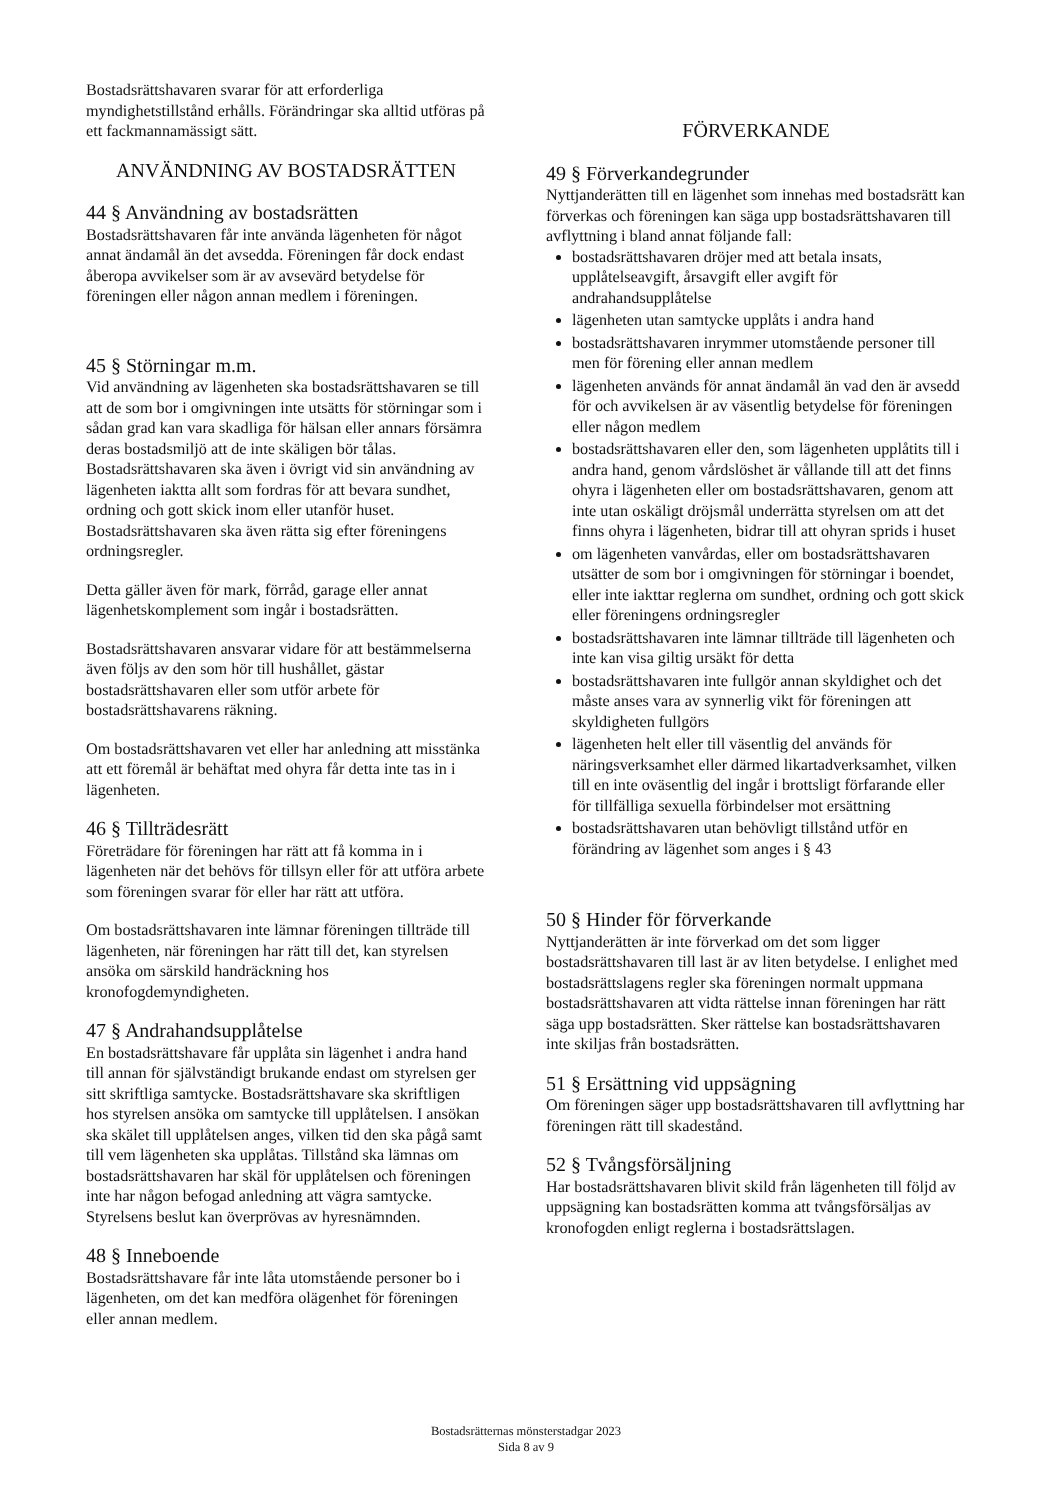Bostadsrättshavaren svarar för att erforderliga myndighetstillstånd erhålls. Förändringar ska alltid utföras på ett fackmannamässigt sätt.
ANVÄNDNING AV BOSTADSRÄTTEN
44 § Användning av bostadsrätten
Bostadsrättshavaren får inte använda lägenheten för något annat ändamål än det avsedda. Föreningen får dock endast åberopa avvikelser som är av avsevärd betydelse för föreningen eller någon annan medlem i föreningen.
45 § Störningar m.m.
Vid användning av lägenheten ska bostadsrättshavaren se till att de som bor i omgivningen inte utsätts för störningar som i sådan grad kan vara skadliga för hälsan eller annars försämra deras bostadsmiljö att de inte skäligen bör tålas. Bostadsrättshavaren ska även i övrigt vid sin användning av lägenheten iaktta allt som fordras för att bevara sundhet, ordning och gott skick inom eller utanför huset. Bostadsrättshavaren ska även rätta sig efter föreningens ordningsregler.
Detta gäller även för mark, förråd, garage eller annat lägenhetskomplement som ingår i bostadsrätten.
Bostadsrättshavaren ansvarar vidare för att bestämmelserna även följs av den som hör till hushållet, gästar bostadsrättshavaren eller som utför arbete för bostadsrättshavarens räkning.
Om bostadsrättshavaren vet eller har anledning att misstänka att ett föremål är behäftat med ohyra får detta inte tas in i lägenheten.
46 § Tillträdesrätt
Företrädare för föreningen har rätt att få komma in i lägenheten när det behövs för tillsyn eller för att utföra arbete som föreningen svarar för eller har rätt att utföra.
Om bostadsrättshavaren inte lämnar föreningen tillträde till lägenheten, när föreningen har rätt till det, kan styrelsen ansöka om särskild handräckning hos kronofogdemyndigheten.
47 § Andrahandsupplåtelse
En bostadsrättshavare får upplåta sin lägenhet i andra hand till annan för självständigt brukande endast om styrelsen ger sitt skriftliga samtycke. Bostadsrättshavare ska skriftligen hos styrelsen ansöka om samtycke till upplåtelsen. I ansökan ska skälet till upplåtelsen anges, vilken tid den ska pågå samt till vem lägenheten ska upplåtas. Tillstånd ska lämnas om bostadsrättshavaren har skäl för upplåtelsen och föreningen inte har någon befogad anledning att vägra samtycke. Styrelsens beslut kan överprövas av hyresnämnden.
48 § Inneboende
Bostadsrättshavare får inte låta utomstående personer bo i lägenheten, om det kan medföra olägenhet för föreningen eller annan medlem.
FÖRVERKANDE
49 § Förverkandegrunder
Nyttjanderätten till en lägenhet som innehas med bostadsrätt kan förverkas och föreningen kan säga upp bostadsrättshavaren till avflyttning i bland annat följande fall:
bostadsrättshavaren dröjer med att betala insats, upplåtelseavgift, årsavgift eller avgift för andrahandsupplåtelse
lägenheten utan samtycke upplåts i andra hand
bostadsrättshavaren inrymmer utomstående personer till men för förening eller annan medlem
lägenheten används för annat ändamål än vad den är avsedd för och avvikelsen är av väsentlig betydelse för föreningen eller någon medlem
bostadsrättshavaren eller den, som lägenheten upplåtits till i andra hand, genom vårdslöshet är vållande till att det finns ohyra i lägenheten eller om bostadsrättshavaren, genom att inte utan oskäligt dröjsmål underrätta styrelsen om att det finns ohyra i lägenheten, bidrar till att ohyran sprids i huset
om lägenheten vanvårdas, eller om bostadsrättshavaren utsätter de som bor i omgivningen för störningar i boendet, eller inte iakttar reglerna om sundhet, ordning och gott skick eller föreningens ordningsregler
bostadsrättshavaren inte lämnar tillträde till lägenheten och inte kan visa giltig ursäkt för detta
bostadsrättshavaren inte fullgör annan skyldighet och det måste anses vara av synnerlig vikt för föreningen att skyldigheten fullgörs
lägenheten helt eller till väsentlig del används för näringsverksamhet eller därmed likartadverksamhet, vilken till en inte oväsentlig del ingår i brottsligt förfarande eller för tillfälliga sexuella förbindelser mot ersättning
bostadsrättshavaren utan behövligt tillstånd utför en förändring av lägenhet som anges i § 43
50 § Hinder för förverkande
Nyttjanderätten är inte förverkad om det som ligger bostadsrättshavaren till last är av liten betydelse. I enlighet med bostadsrättslagens regler ska föreningen normalt uppmana bostadsrättshavaren att vidta rättelse innan föreningen har rätt säga upp bostadsrätten. Sker rättelse kan bostadsrättshavaren inte skiljas från bostadsrätten.
51 § Ersättning vid uppsägning
Om föreningen säger upp bostadsrättshavaren till avflyttning har föreningen rätt till skadestånd.
52 § Tvångsförsäljning
Har bostadsrättshavaren blivit skild från lägenheten till följd av uppsägning kan bostadsrätten komma att tvångsförsäljas av kronofogden enligt reglerna i bostadsrättslagen.
Bostadsrätternas mönsterstadgar 2023
Sida 8 av 9